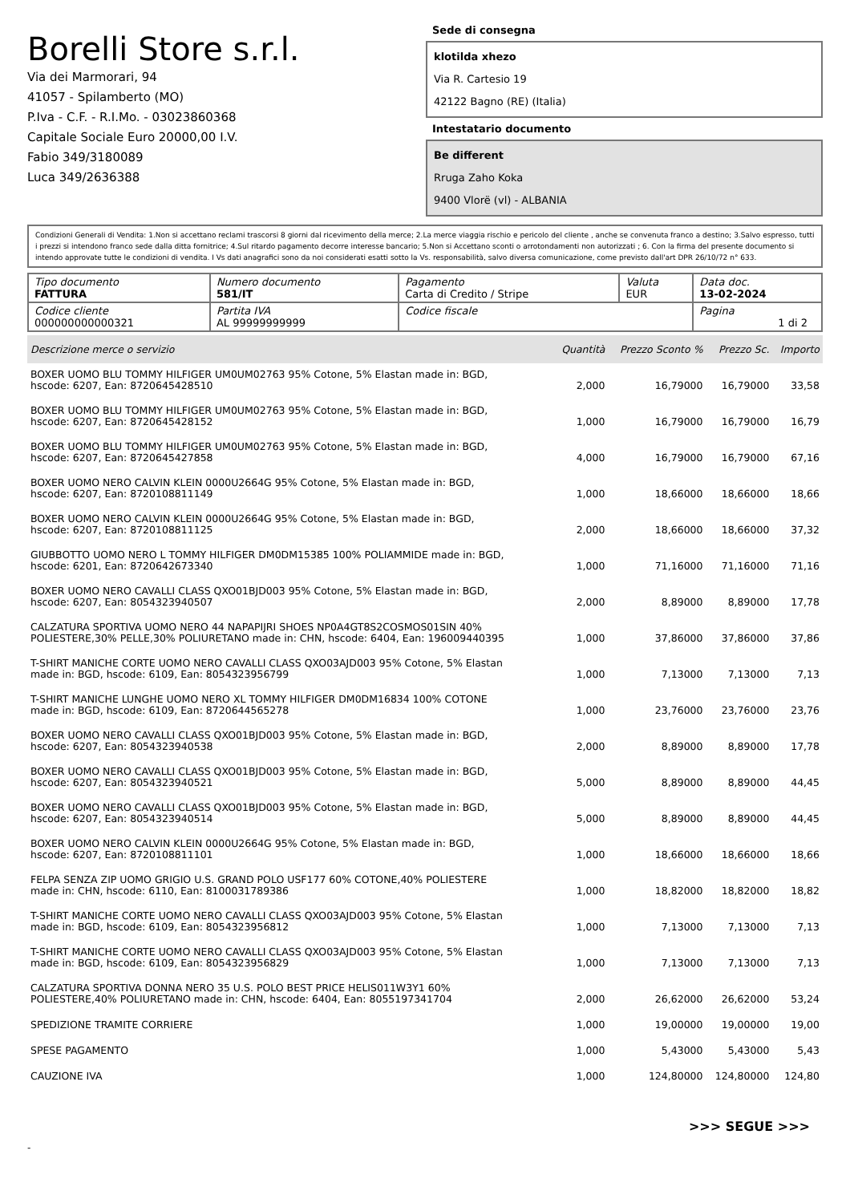Borelli Store s.r.l.
Via dei Marmorari, 94
41057 - Spilamberto (MO)
P.Iva - C.F. - R.I.Mo. - 03023860368
Capitale Sociale Euro 20000,00 I.V.
Fabio 349/3180089
Luca 349/2636388
Sede di consegna
klotilda xhezo
Via R. Cartesio 19
42122 Bagno (RE) (Italia)
Intestatario documento
Be different
Rruga Zaho Koka
9400 Vlorë (vl) - ALBANIA
Condizioni Generali di Vendita: 1.Non si accettano reclami trascorsi 8 giorni dal ricevimento della merce; 2.La merce viaggia rischio e pericolo del cliente , anche se convenuta franco a destino; 3.Salvo espresso, tutti i prezzi si intendono franco sede dalla ditta fornitrice; 4.Sul ritardo pagamento decorre interesse bancario; 5.Non si Accettano sconti o arrotondamenti non autorizzati ; 6. Con la firma del presente documento si intendo approvate tutte le condizioni di vendita. I Vs dati anagrafici sono da noi considerati esatti sotto la Vs. responsabilità, salvo diversa comunicazione, come previsto dall'art DPR 26/10/72 n° 633.
| Tipo documento FATTURA | Numero documento 581/IT | Pagamento Carta di Credito / Stripe | Valuta EUR | Data doc. 13-02-2024 |
| Codice cliente 000000000000321 | Partita IVA AL 99999999999 | Codice fiscale | | Pagina 1 di 2 |
| Descrizione merce o servizio | Quantità | Prezzo Sconto % | Prezzo Sc. | Importo |
| --- | --- | --- | --- | --- |
| BOXER UOMO BLU TOMMY HILFIGER UM0UM02763 95% Cotone, 5% Elastan made in: BGD, hscode: 6207, Ean: 8720645428510 | 2,000 | 16,79000 | 16,79000 | 33,58 |
| BOXER UOMO BLU TOMMY HILFIGER UM0UM02763 95% Cotone, 5% Elastan made in: BGD, hscode: 6207, Ean: 8720645428152 | 1,000 | 16,79000 | 16,79000 | 16,79 |
| BOXER UOMO BLU TOMMY HILFIGER UM0UM02763 95% Cotone, 5% Elastan made in: BGD, hscode: 6207, Ean: 8720645427858 | 4,000 | 16,79000 | 16,79000 | 67,16 |
| BOXER UOMO NERO CALVIN KLEIN 0000U2664G 95% Cotone, 5% Elastan made in: BGD, hscode: 6207, Ean: 8720108811149 | 1,000 | 18,66000 | 18,66000 | 18,66 |
| BOXER UOMO NERO CALVIN KLEIN 0000U2664G 95% Cotone, 5% Elastan made in: BGD, hscode: 6207, Ean: 8720108811125 | 2,000 | 18,66000 | 18,66000 | 37,32 |
| GIUBBOTTO UOMO NERO L TOMMY HILFIGER DM0DM15385 100% POLIAMMIDE made in: BGD, hscode: 6201, Ean: 8720642673340 | 1,000 | 71,16000 | 71,16000 | 71,16 |
| BOXER UOMO NERO CAVALLI CLASS QXO01BJD003 95% Cotone, 5% Elastan made in: BGD, hscode: 6207, Ean: 8054323940507 | 2,000 | 8,89000 | 8,89000 | 17,78 |
| CALZATURA SPORTIVA UOMO NERO 44 NAPAPIJRI SHOES NP0A4GT8S2COSMOS01SIN 40% POLIESTERE,30% PELLE,30% POLIURETANO made in: CHN, hscode: 6404, Ean: 196009440395 | 1,000 | 37,86000 | 37,86000 | 37,86 |
| T-SHIRT MANICHE CORTE UOMO NERO CAVALLI CLASS QXO03AJD003 95% Cotone, 5% Elastan made in: BGD, hscode: 6109, Ean: 8054323956799 | 1,000 | 7,13000 | 7,13000 | 7,13 |
| T-SHIRT MANICHE LUNGHE UOMO NERO XL TOMMY HILFIGER DM0DM16834 100% COTONE made in: BGD, hscode: 6109, Ean: 8720644565278 | 1,000 | 23,76000 | 23,76000 | 23,76 |
| BOXER UOMO NERO CAVALLI CLASS QXO01BJD003 95% Cotone, 5% Elastan made in: BGD, hscode: 6207, Ean: 8054323940538 | 2,000 | 8,89000 | 8,89000 | 17,78 |
| BOXER UOMO NERO CAVALLI CLASS QXO01BJD003 95% Cotone, 5% Elastan made in: BGD, hscode: 6207, Ean: 8054323940521 | 5,000 | 8,89000 | 8,89000 | 44,45 |
| BOXER UOMO NERO CAVALLI CLASS QXO01BJD003 95% Cotone, 5% Elastan made in: BGD, hscode: 6207, Ean: 8054323940514 | 5,000 | 8,89000 | 8,89000 | 44,45 |
| BOXER UOMO NERO CALVIN KLEIN 0000U2664G 95% Cotone, 5% Elastan made in: BGD, hscode: 6207, Ean: 8720108811101 | 1,000 | 18,66000 | 18,66000 | 18,66 |
| FELPA SENZA ZIP UOMO GRIGIO U.S. GRAND POLO USF177 60% COTONE,40% POLIESTERE made in: CHN, hscode: 6110, Ean: 8100031789386 | 1,000 | 18,82000 | 18,82000 | 18,82 |
| T-SHIRT MANICHE CORTE UOMO NERO CAVALLI CLASS QXO03AJD003 95% Cotone, 5% Elastan made in: BGD, hscode: 6109, Ean: 8054323956812 | 1,000 | 7,13000 | 7,13000 | 7,13 |
| T-SHIRT MANICHE CORTE UOMO NERO CAVALLI CLASS QXO03AJD003 95% Cotone, 5% Elastan made in: BGD, hscode: 6109, Ean: 8054323956829 | 1,000 | 7,13000 | 7,13000 | 7,13 |
| CALZATURA SPORTIVA DONNA NERO 35 U.S. POLO BEST PRICE HELIS011W3Y1 60% POLIESTERE,40% POLIURETANO made in: CHN, hscode: 6404, Ean: 8055197341704 | 2,000 | 26,62000 | 26,62000 | 53,24 |
| SPEDIZIONE TRAMITE CORRIERE | 1,000 | 19,00000 | 19,00000 | 19,00 |
| SPESE PAGAMENTO | 1,000 | 5,43000 | 5,43000 | 5,43 |
| CAUZIONE IVA | 1,000 | 124,80000 | 124,80000 | 124,80 |
>>> SEGUE >>>
-